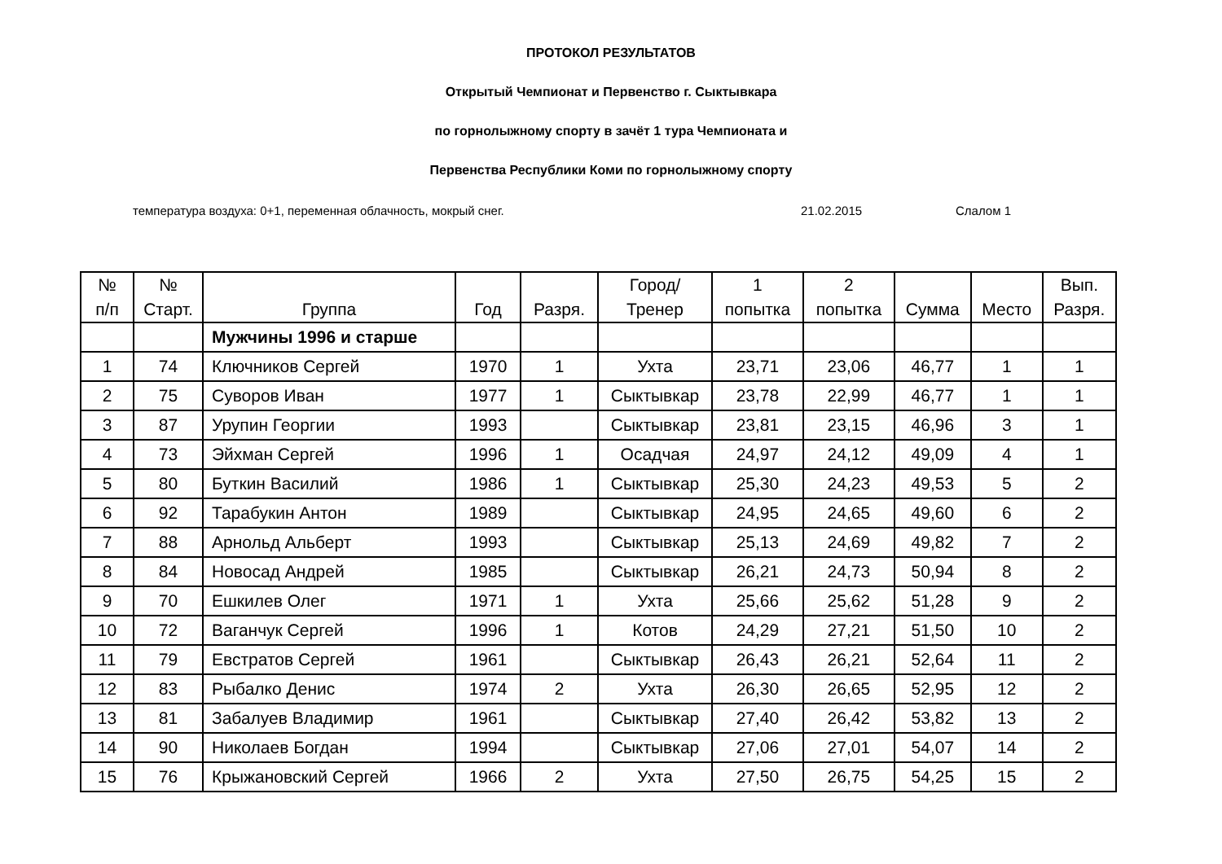ПРОТОКОЛ РЕЗУЛЬТАТОВ
Открытый Чемпионат и Первенство г. Сыктывкара
по горнолыжному спорту в зачёт 1 тура Чемпионата и
Первенства Республики Коми по горнолыжному спорту
температура воздуха: 0+1, переменная облачность, мокрый снег. 21.02.2015 Слалом 1
| № п/п | № Старт. | Группа | Год | Разря. | Город/ Тренер | 1 попытка | 2 попытка | Сумма | Место | Вып. Разря. |
| --- | --- | --- | --- | --- | --- | --- | --- | --- | --- | --- |
| | | Мужчины 1996 и старше | | | | | | | | |
| 1 | 74 | Ключников Сергей | 1970 | 1 | Ухта | 23,71 | 23,06 | 46,77 | 1 | 1 |
| 2 | 75 | Суворов Иван | 1977 | 1 | Сыктывкар | 23,78 | 22,99 | 46,77 | 1 | 1 |
| 3 | 87 | Урупин Георгии | 1993 | | Сыктывкар | 23,81 | 23,15 | 46,96 | 3 | 1 |
| 4 | 73 | Эйхман Сергей | 1996 | 1 | Осадчая | 24,97 | 24,12 | 49,09 | 4 | 1 |
| 5 | 80 | Буткин Василий | 1986 | 1 | Сыктывкар | 25,30 | 24,23 | 49,53 | 5 | 2 |
| 6 | 92 | Тарабукин Антон | 1989 | | Сыктывкар | 24,95 | 24,65 | 49,60 | 6 | 2 |
| 7 | 88 | Арнольд Альберт | 1993 | | Сыктывкар | 25,13 | 24,69 | 49,82 | 7 | 2 |
| 8 | 84 | Новосад Андрей | 1985 | | Сыктывкар | 26,21 | 24,73 | 50,94 | 8 | 2 |
| 9 | 70 | Ешкилев Олег | 1971 | 1 | Ухта | 25,66 | 25,62 | 51,28 | 9 | 2 |
| 10 | 72 | Ваганчук Сергей | 1996 | 1 | Котов | 24,29 | 27,21 | 51,50 | 10 | 2 |
| 11 | 79 | Евстратов Сергей | 1961 | | Сыктывкар | 26,43 | 26,21 | 52,64 | 11 | 2 |
| 12 | 83 | Рыбалко Денис | 1974 | 2 | Ухта | 26,30 | 26,65 | 52,95 | 12 | 2 |
| 13 | 81 | Забалуев Владимир | 1961 | | Сыктывкар | 27,40 | 26,42 | 53,82 | 13 | 2 |
| 14 | 90 | Николаев Богдан | 1994 | | Сыктывкар | 27,06 | 27,01 | 54,07 | 14 | 2 |
| 15 | 76 | Крыжановский Сергей | 1966 | 2 | Ухта | 27,50 | 26,75 | 54,25 | 15 | 2 |